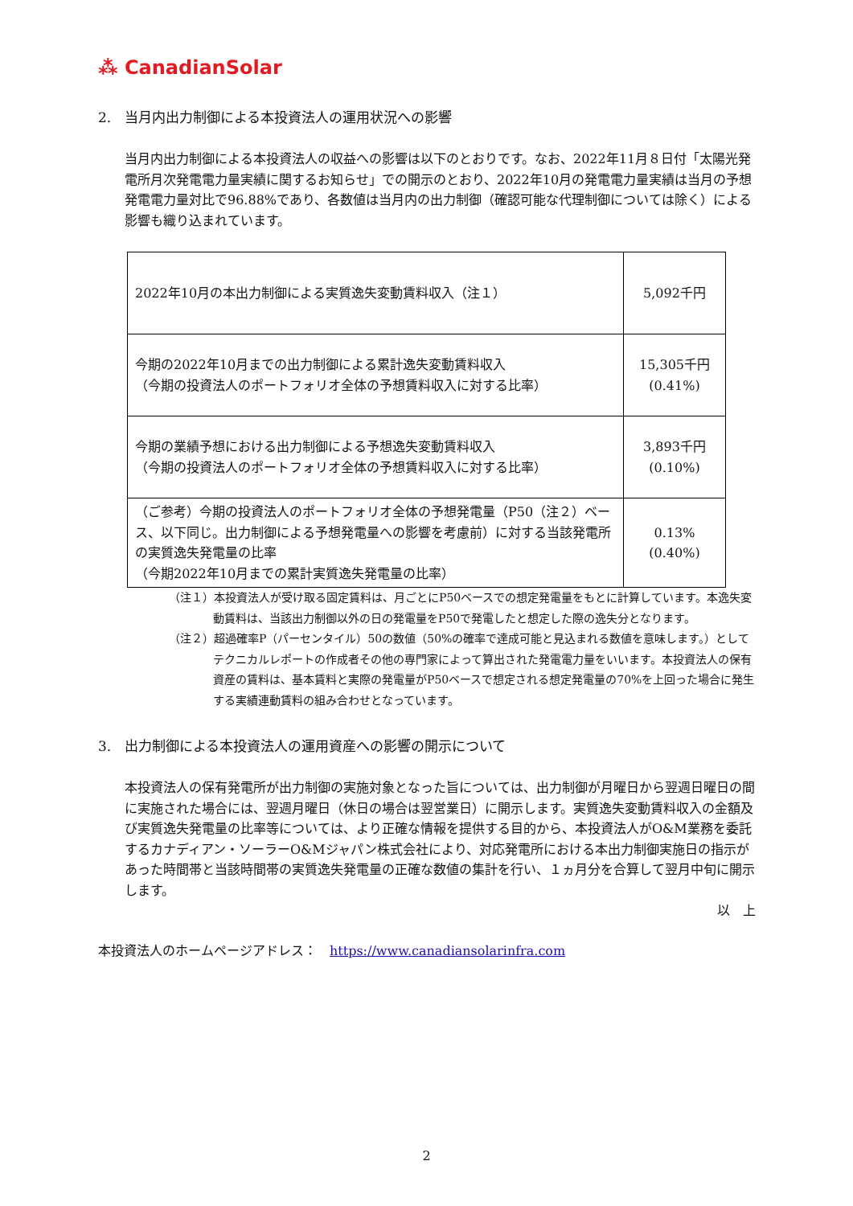⁂ CanadianSolar
2.　当月内出力制御による本投資法人の運用状況への影響
当月内出力制御による本投資法人の収益への影響は以下のとおりです。なお、2022年11月８日付「太陽光発電所月次発電電力量実績に関するお知らせ」での開示のとおり、2022年10月の発電電力量実績は当月の予想発電電力量対比で96.88%であり、各数値は当月内の出力制御（確認可能な代理制御については除く）による影響も織り込まれています。
| 2022年10月の本出力制御による実質逸失変動賃料収入（注１） | 5,092千円 |
| 今期の2022年10月までの出力制御による累計逸失変動賃料収入 （今期の投資法人のポートフォリオ全体の予想賃料収入に対する比率） | 15,305千円 (0.41%) |
| 今期の業績予想における出力制御による予想逸失変動賃料収入 （今期の投資法人のポートフォリオ全体の予想賃料収入に対する比率） | 3,893千円 (0.10%) |
| （ご参考）今期の投資法人のポートフォリオ全体の予想発電量（P50（注２）ベース、以下同じ。出力制御による予想発電量への影響を考慮前）に対する当該発電所の実質逸失発電量の比率 （今期2022年10月までの累計実質逸失発電量の比率） | 0.13% (0.40%) |
（注１）本投資法人が受け取る固定賃料は、月ごとにP50ベースでの想定発電量をもとに計算しています。本逸失変動賃料は、当該出力制御以外の日の発電量をP50で発電したと想定した際の逸失分となります。
（注２）超過確率P（パーセンタイル）50の数値（50%の確率で達成可能と見込まれる数値を意味します。）としてテクニカルレポートの作成者その他の専門家によって算出された発電電力量をいいます。本投資法人の保有資産の賃料は、基本賃料と実際の発電量がP50ベースで想定される想定発電量の70%を上回った場合に発生する実績連動賃料の組み合わせとなっています。
3.　出力制御による本投資法人の運用資産への影響の開示について
本投資法人の保有発電所が出力制御の実施対象となった旨については、出力制御が月曜日から翌週日曜日の間に実施された場合には、翌週月曜日（休日の場合は翌営業日）に開示します。実質逸失変動賃料収入の金額及び実質逸失発電量の比率等については、より正確な情報を提供する目的から、本投資法人がO&M業務を委託するカナディアン・ソーラーO&Mジャパン株式会社により、対応発電所における本出力制御実施日の指示があった時間帯と当該時間帯の実質逸失発電量の正確な数値の集計を行い、１ヵ月分を合算して翌月中旬に開示します。
以　上
本投資法人のホームページアドレス：　https://www.canadiansolarinfra.com
2